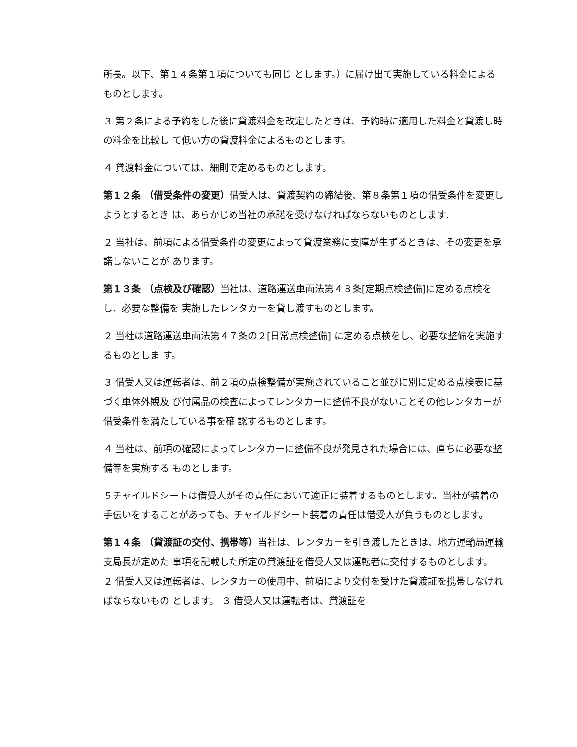所長。以下、第１４条第１項についても同じ とします。）に届け出て実施している料金によるものとします。
３ 第２条による予約をした後に貸渡料金を改定したときは、予約時に適用した料金と貸渡し時の料金を比較し て低い方の貸渡料金によるものとします。
４ 貸渡料金については、細則で定めるものとします。
第１２条 （借受条件の変更）借受人は、貸渡契約の締結後、第８条第１項の借受条件を変更しようとするとき は、あらかじめ当社の承諾を受けなければならないものとします.
２ 当社は、前項による借受条件の変更によって貸渡業務に支障が生ずるときは、その変更を承諾しないことが あります。
第１３条 （点検及び確認）当社は、道路運送車両法第４８条[定期点検整備]に定める点検をし、必要な整備を 実施したレンタカーを貸し渡すものとします。
２ 当社は道路運送車両法第４７条の２[日常点検整備] に定める点検をし、必要な整備を実施するものとしま す。
３ 借受人又は運転者は、前２項の点検整備が実施されていること並びに別に定める点検表に基づく車体外観及 び付属品の検査によってレンタカーに整備不良がないことその他レンタカーが借受条件を満たしている事を確 認するものとします。
４ 当社は、前項の確認によってレンタカーに整備不良が発見された場合には、直ちに必要な整備等を実施する ものとします。
５チャイルドシートは借受人がその責任において適正に装着するものとします。当社が装着の手伝いをすることがあっても、チャイルドシート装着の責任は借受人が負うものとします。
第１４条 （貸渡証の交付、携帯等）当社は、レンタカーを引き渡したときは、地方運輸局運輸支局長が定めた 事項を記載した所定の貸渡証を借受人又は運転者に交付するものとします。 ２ 借受人又は運転者は、レンタカーの使用中、前項により交付を受けた貸渡証を携帯しなければならないもの とします。 ３ 借受人又は運転者は、貸渡証を